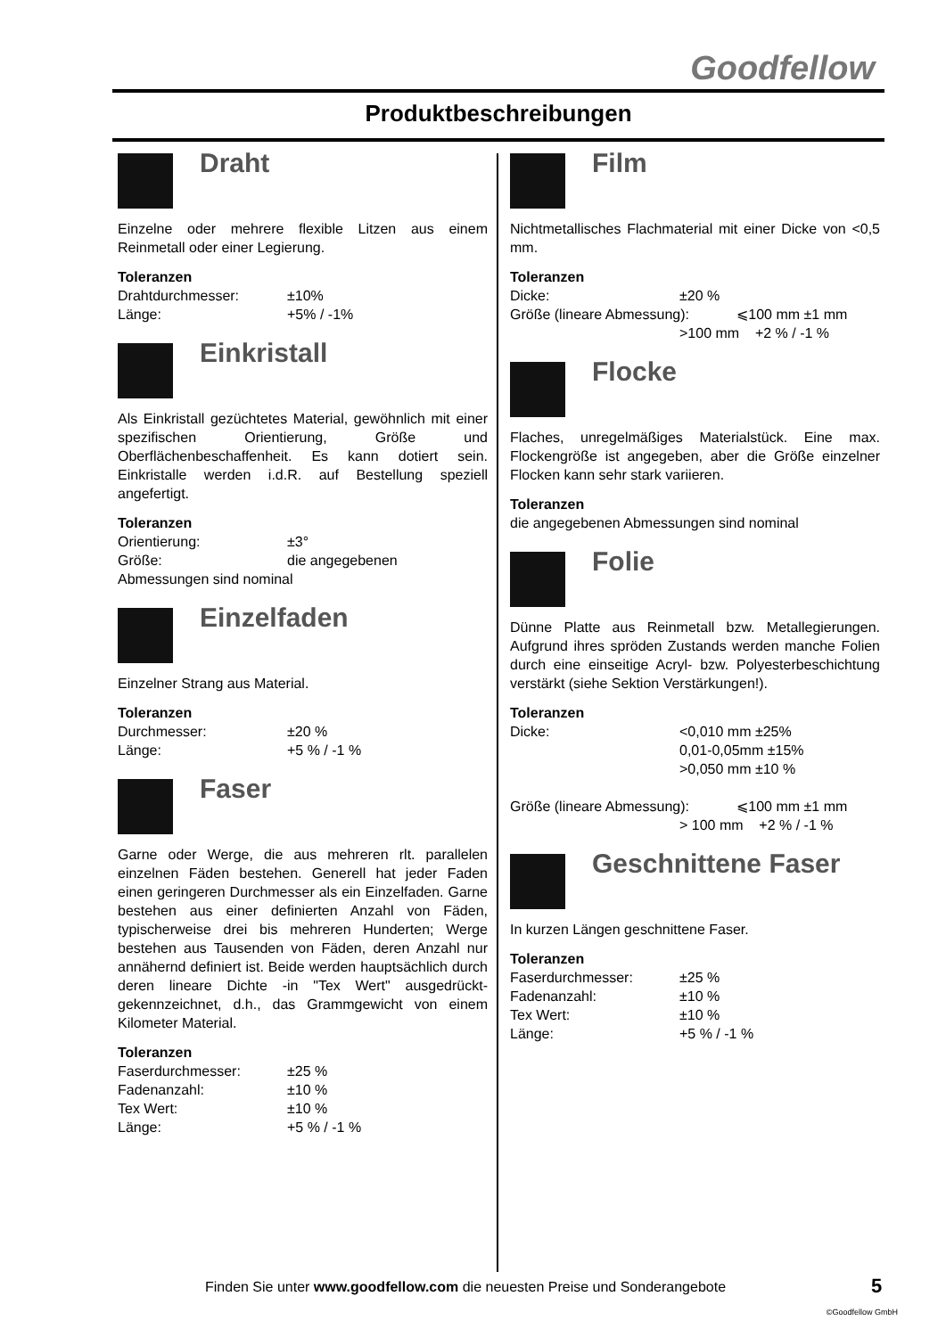Goodfellow
Produktbeschreibungen
Draht
Einzelne oder mehrere flexible Litzen aus einem Reinmetall oder einer Legierung.
Toleranzen
Drahtdurchmesser: ±10%
Länge: +5% / -1%
Einkristall
Als Einkristall gezüchtetes Material, gewöhnlich mit einer spezifischen Orientierung, Größe und Oberflächenbeschaffenheit. Es kann dotiert sein. Einkristalle werden i.d.R. auf Bestellung speziell angefertigt.
Toleranzen
Orientierung: ±3°
Größe: die angegebenen
Abmessungen sind nominal
Einzelfaden
Einzelner Strang aus Material.
Toleranzen
Durchmesser: ±20 %
Länge: +5 % / -1 %
Faser
Garne oder Werge, die aus mehreren rlt. parallelen einzelnen Fäden bestehen. Generell hat jeder Faden einen geringeren Durchmesser als ein Einzelfaden. Garne bestehen aus einer definierten Anzahl von Fäden, typischerweise drei bis mehreren Hunderten; Werge bestehen aus Tausenden von Fäden, deren Anzahl nur annähernd definiert ist. Beide werden hauptsächlich durch deren lineare Dichte -in "Tex Wert" ausgedrückt- gekennzeichnet, d.h., das Grammgewicht von einem Kilometer Material.
Toleranzen
Faserdurchmesser: ±25 %
Fadenanzahl: ±10 %
Tex Wert: ±10 %
Länge: +5 % / -1 %
Film
Nichtmetallisches Flachmaterial mit einer Dicke von <0,5 mm.
Toleranzen
Dicke: ±20 %
Größe (lineare Abmessung): ⩽100 mm ±1 mm
>100 mm +2 % / -1 %
Flocke
Flaches, unregelmäßiges Materialstück. Eine max. Flockengröße ist angegeben, aber die Größe einzelner Flocken kann sehr stark variieren.
Toleranzen
die angegebenen Abmessungen sind nominal
Folie
Dünne Platte aus Reinmetall bzw. Metallegierungen. Aufgrund ihres spröden Zustands werden manche Folien durch eine einseitige Acryl- bzw. Polyesterbeschichtung verstärkt (siehe Sektion Verstärkungen!).
Toleranzen
Dicke: <0,010 mm ±25%
0,01-0,05mm ±15%
>0,050 mm ±10 %
Größe (lineare Abmessung): ⩽100 mm ±1 mm
> 100 mm +2 % / -1 %
Geschnittene Faser
In kurzen Längen geschnittene Faser.
Toleranzen
Faserdurchmesser: ±25 %
Fadenanzahl: ±10 %
Tex Wert: ±10 %
Länge: +5 % / -1 %
Finden Sie unter www.goodfellow.com die neuesten Preise und Sonderangebote
5
©Goodfellow GmbH